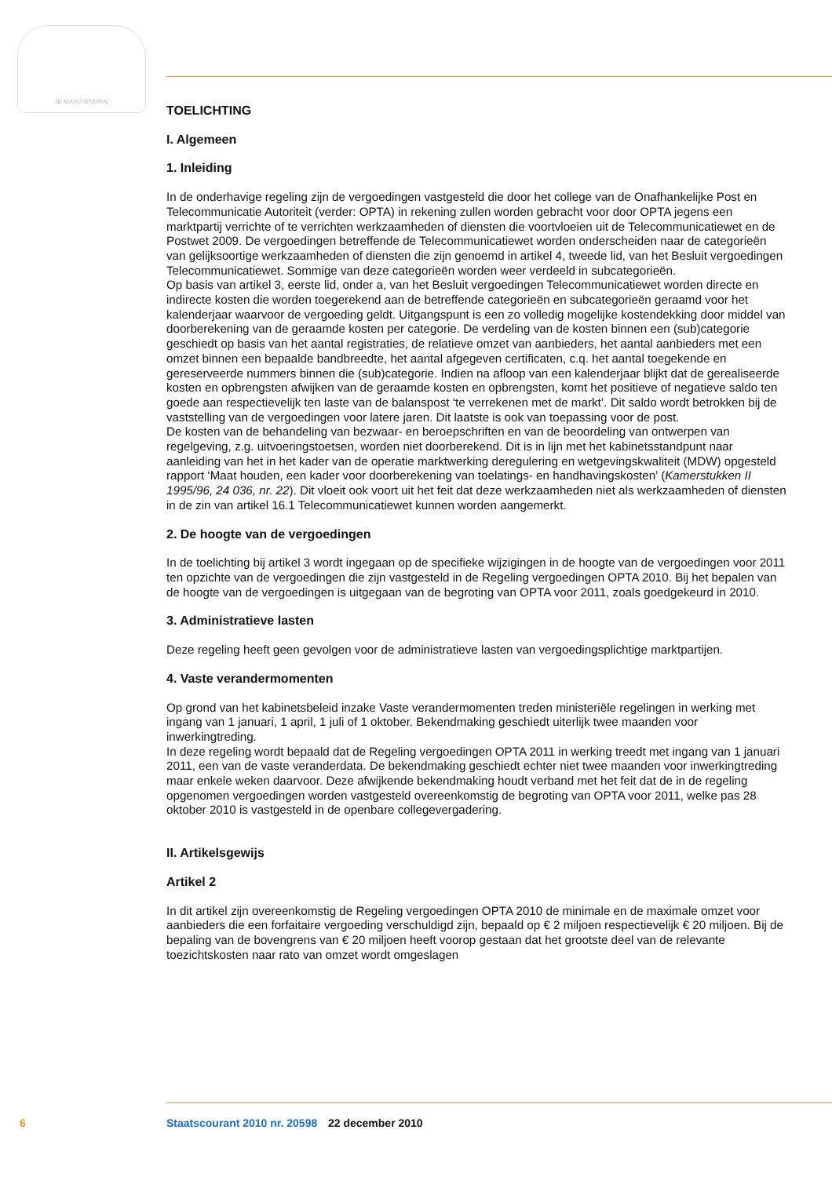JE MAINTIENDRAI
TOELICHTING
I. Algemeen
1. Inleiding
In de onderhavige regeling zijn de vergoedingen vastgesteld die door het college van de Onafhankelijke Post en Telecommunicatie Autoriteit (verder: OPTA) in rekening zullen worden gebracht voor door OPTA jegens een marktpartij verrichte of te verrichten werkzaamheden of diensten die voortvloeien uit de Telecommunicatiewet en de Postwet 2009. De vergoedingen betreffende de Telecommunicatiewet worden onderscheiden naar de categorieën van gelijksoortige werkzaamheden of diensten die zijn genoemd in artikel 4, tweede lid, van het Besluit vergoedingen Telecommunicatiewet. Sommige van deze categorieën worden weer verdeeld in subcategorieën.
Op basis van artikel 3, eerste lid, onder a, van het Besluit vergoedingen Telecommunicatiewet worden directe en indirecte kosten die worden toegerekend aan de betreffende categorieën en subcategorieën geraamd voor het kalenderjaar waarvoor de vergoeding geldt. Uitgangspunt is een zo volledig mogelijke kostendekking door middel van doorberekening van de geraamde kosten per categorie. De verdeling van de kosten binnen een (sub)categorie geschiedt op basis van het aantal registraties, de relatieve omzet van aanbieders, het aantal aanbieders met een omzet binnen een bepaalde bandbreedte, het aantal afgegeven certificaten, c.q. het aantal toegekende en gereserveerde nummers binnen die (sub)categorie. Indien na afloop van een kalenderjaar blijkt dat de gerealiseerde kosten en opbrengsten afwijken van de geraamde kosten en opbrengsten, komt het positieve of negatieve saldo ten goede aan respectievelijk ten laste van de balanspost ‘te verrekenen met de markt’. Dit saldo wordt betrokken bij de vaststelling van de vergoedingen voor latere jaren. Dit laatste is ook van toepassing voor de post.
De kosten van de behandeling van bezwaar- en beroepschriften en van de beoordeling van ontwerpen van regelgeving, z.g. uitvoeringstoetsen, worden niet doorberekend. Dit is in lijn met het kabinetsstandpunt naar aanleiding van het in het kader van de operatie marktwerking deregulering en wetgevingskwaliteit (MDW) opgesteld rapport ‘Maat houden, een kader voor doorberekening van toelatings- en handhavingskosten’ (Kamerstukken II 1995/96, 24 036, nr. 22). Dit vloeit ook voort uit het feit dat deze werkzaamheden niet als werkzaamheden of diensten in de zin van artikel 16.1 Telecommunicatiewet kunnen worden aangemerkt.
2. De hoogte van de vergoedingen
In de toelichting bij artikel 3 wordt ingegaan op de specifieke wijzigingen in de hoogte van de vergoedingen voor 2011 ten opzichte van de vergoedingen die zijn vastgesteld in de Regeling vergoedingen OPTA 2010. Bij het bepalen van de hoogte van de vergoedingen is uitgegaan van de begroting van OPTA voor 2011, zoals goedgekeurd in 2010.
3. Administratieve lasten
Deze regeling heeft geen gevolgen voor de administratieve lasten van vergoedingsplichtige marktpartijen.
4. Vaste verandermomenten
Op grond van het kabinetsbeleid inzake Vaste verandermomenten treden ministeriële regelingen in werking met ingang van 1 januari, 1 april, 1 juli of 1 oktober. Bekendmaking geschiedt uiterlijk twee maanden voor inwerkingtreding.
In deze regeling wordt bepaald dat de Regeling vergoedingen OPTA 2011 in werking treedt met ingang van 1 januari 2011, een van de vaste veranderdata. De bekendmaking geschiedt echter niet twee maanden voor inwerkingtreding maar enkele weken daarvoor. Deze afwijkende bekendmaking houdt verband met het feit dat de in de regeling opgenomen vergoedingen worden vastgesteld overeenkomstig de begroting van OPTA voor 2011, welke pas 28 oktober 2010 is vastgesteld in de openbare collegevergadering.
II. Artikelsgewijs
Artikel 2
In dit artikel zijn overeenkomstig de Regeling vergoedingen OPTA 2010 de minimale en de maximale omzet voor aanbieders die een forfaitaire vergoeding verschuldigd zijn, bepaald op € 2 miljoen respectievelijk € 20 miljoen. Bij de bepaling van de bovengrens van € 20 miljoen heeft voorop gestaan dat het grootste deel van de relevante toezichtskosten naar rato van omzet wordt omgeslagen
6 Staatscourant 2010 nr. 20598 22 december 2010